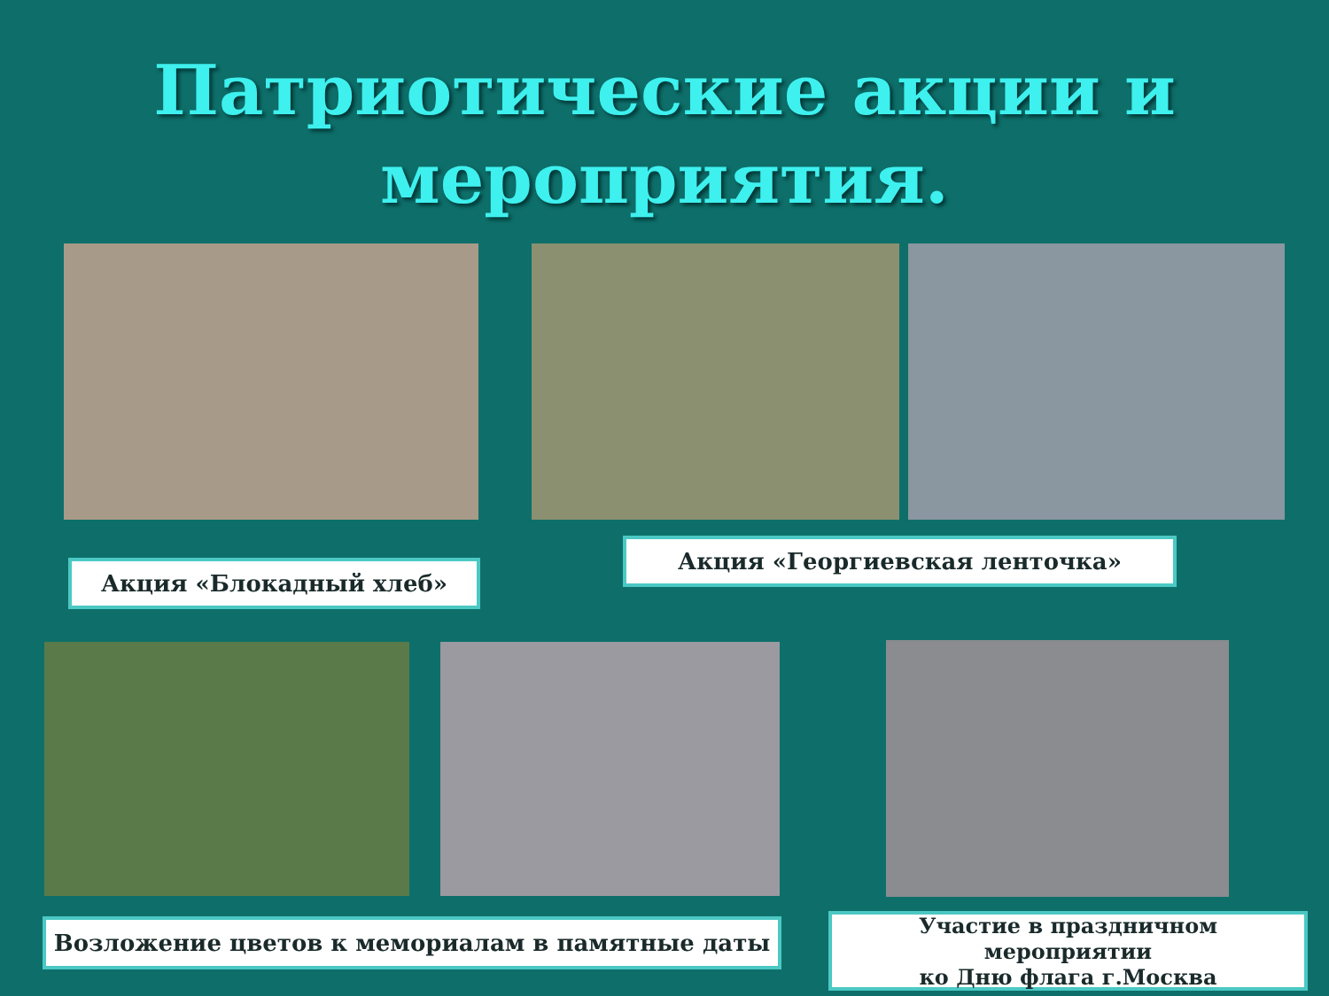Патриотические акции и
мероприятия.
Акция «Блокадный хлеб»
Акция «Георгиевская ленточка»
Возложение цветов к мемориалам в памятные даты
Участие в праздничном мероприятии
ко Дню флага г.Москва